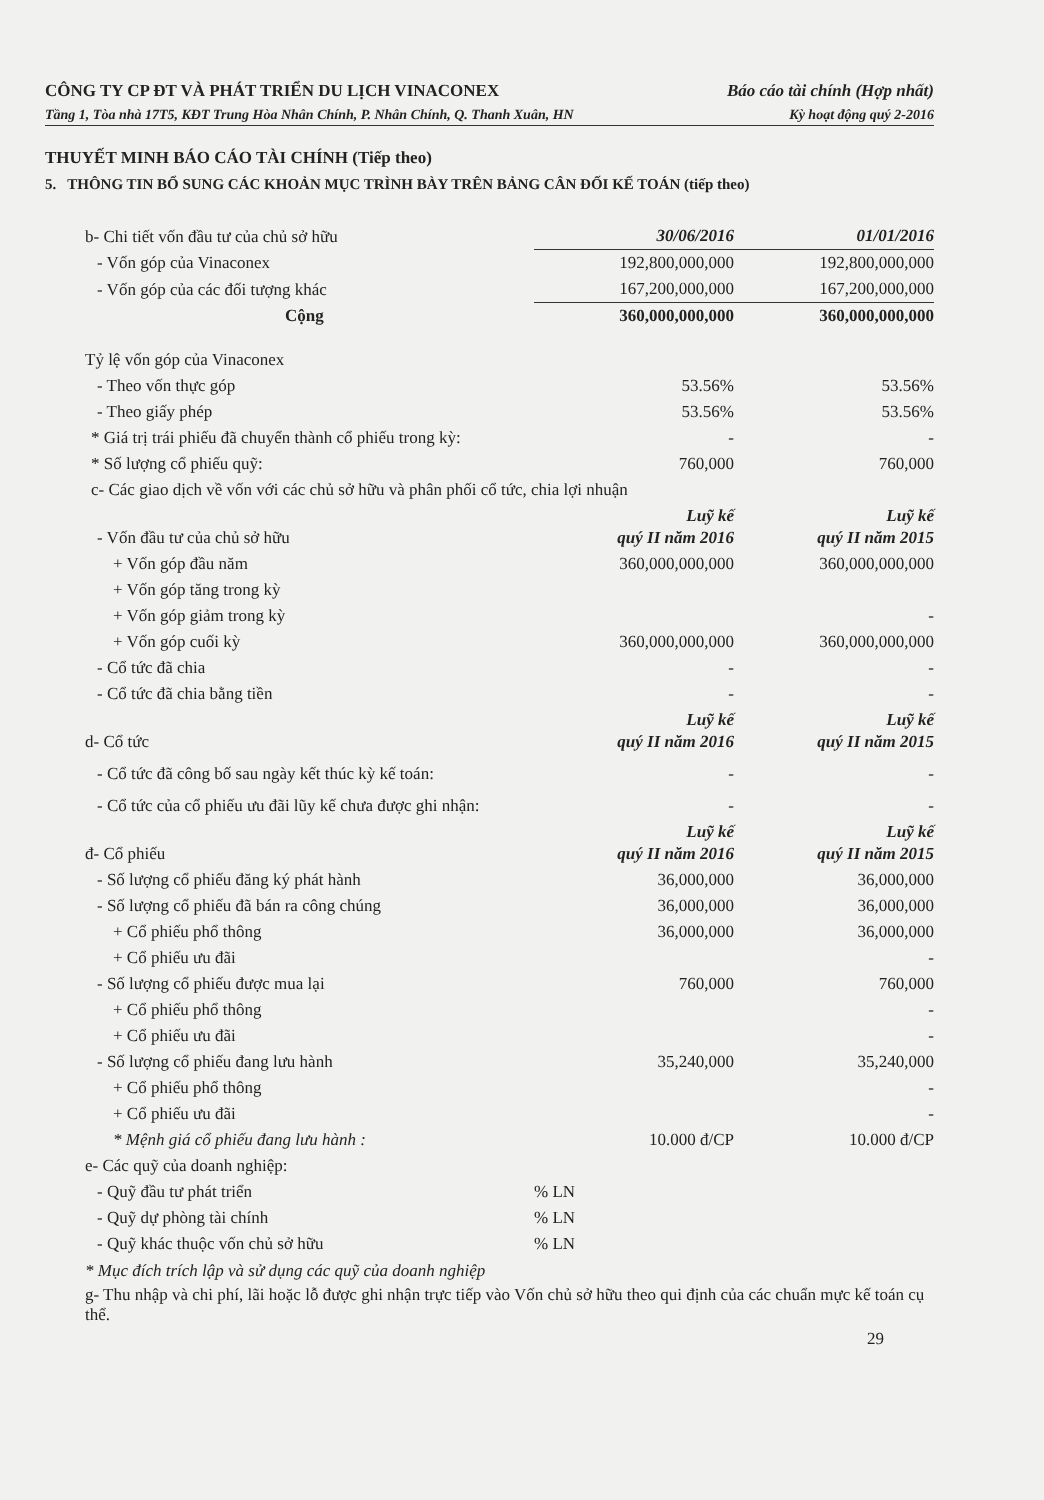CÔNG TY CP ĐT VÀ PHÁT TRIỂN DU LỊCH VINACONEX Báo cáo tài chính (Hợp nhất)
Tầng 1, Tòa nhà 17T5, KĐT Trung Hòa Nhân Chính, P. Nhân Chính, Q. Thanh Xuân, HN Kỳ hoạt động quý 2-2016
THUYẾT MINH BÁO CÁO TÀI CHÍNH (Tiếp theo)
5. THÔNG TIN BỔ SUNG CÁC KHOẢN MỤC TRÌNH BÀY TRÊN BẢNG CÂN ĐỐI KẾ TOÁN (tiếp theo)
| b- Chi tiết vốn đầu tư của chủ sở hữu | 30/06/2016 | 01/01/2016 |
| - Vốn góp của Vinaconex | 192,800,000,000 | 192,800,000,000 |
| - Vốn góp của các đối tượng khác | 167,200,000,000 | 167,200,000,000 |
| Cộng | 360,000,000,000 | 360,000,000,000 |
| Tỷ lệ vốn góp của Vinaconex | | |
| - Theo vốn thực góp | 53.56% | 53.56% |
| - Theo giấy phép | 53.56% | 53.56% |
| * Giá trị trái phiếu đã chuyển thành cổ phiếu trong kỳ: | - | - |
| * Số lượng cổ phiếu quỹ: | 760,000 | 760,000 |
| c- Các giao dịch về vốn với các chủ sở hữu và phân phối cổ tức, chia lợi nhuận | | |
| - Vốn đầu tư của chủ sở hữu | Luỹ kế quý II năm 2016 | Luỹ kế quý II năm 2015 |
| + Vốn góp đầu năm | 360,000,000,000 | 360,000,000,000 |
| + Vốn góp tăng trong kỳ | | |
| + Vốn góp giảm trong kỳ | | - |
| + Vốn góp cuối kỳ | 360,000,000,000 | 360,000,000,000 |
| - Cổ tức đã chia | - | - |
| - Cổ tức đã chia bằng tiền | - | - |
| d- Cổ tức | Luỹ kế quý II năm 2016 | Luỹ kế quý II năm 2015 |
| - Cổ tức đã công bố sau ngày kết thúc kỳ kế toán: | - | - |
| - Cổ tức của cổ phiếu ưu đãi lũy kế chưa được ghi nhận: | - | - |
| đ- Cổ phiếu | Luỹ kế quý II năm 2016 | Luỹ kế quý II năm 2015 |
| - Số lượng cổ phiếu đăng ký phát hành | 36,000,000 | 36,000,000 |
| - Số lượng cổ phiếu đã bán ra công chúng | 36,000,000 | 36,000,000 |
| + Cổ phiếu phổ thông | 36,000,000 | 36,000,000 |
| + Cổ phiếu ưu đãi | | - |
| - Số lượng cổ phiếu được mua lại | 760,000 | 760,000 |
| + Cổ phiếu phổ thông | | - |
| + Cổ phiếu ưu đãi | | - |
| - Số lượng cổ phiếu đang lưu hành | 35,240,000 | 35,240,000 |
| + Cổ phiếu phổ thông | | - |
| + Cổ phiếu ưu đãi | | - |
| * Mệnh giá cổ phiếu đang lưu hành : | 10.000 đ/CP | 10.000 đ/CP |
| e- Các quỹ của doanh nghiệp: | | |
| - Quỹ đầu tư phát triển | % LN | |
| - Quỹ dự phòng tài chính | % LN | |
| - Quỹ khác thuộc vốn chủ sở hữu | % LN | |
* Mục đích trích lập và sử dụng các quỹ của doanh nghiệp
g- Thu nhập và chi phí, lãi hoặc lỗ được ghi nhận trực tiếp vào Vốn chủ sở hữu theo qui định của các chuẩn mực kế toán cụ thể.
29